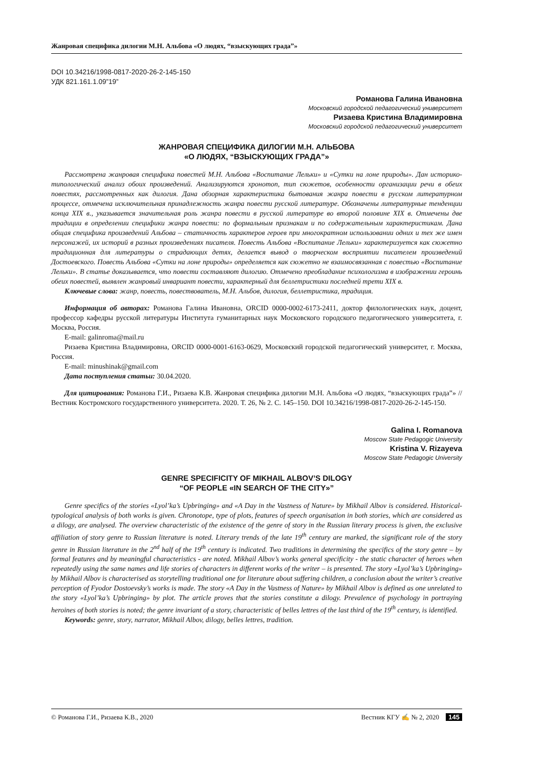Жанровая специфика дилогии М.Н. Альбова «О людях, “взыскующих града”»
DOI 10.34216/1998-0817-2020-26-2-145-150
УДК 821.161.1.09”19”
Романова Галина Ивановна
Московский городской педагогический университет
Ризаева Кристина Владимировна
Московский городской педагогический университет
ЖАНРОВАЯ СПЕЦИФИКА ДИЛОГИИ М.Н. АЛЬБОВА
«О ЛЮДЯХ, “ВЗЫСКУЮЩИХ ГРАДА”»
Рассмотрена жанровая специфика повестей М.Н. Альбова «Воспитание Лельки» и «Сутки на лоне природы». Дан историко-типологический анализ обоих произведений. Анализируются хронотоп, тип сюжетов, особенности организации речи в обеих повестях, рассмотренных как дилогия. Дана обзорная характеристика бытования жанра повести в русском литературном процессе, отмечена исключительная принадлежность жанра повести русской литературе. Обозначены литературные тенденции конца XIX в., указывается значительная роль жанра повести в русской литературе во второй половине XIX в. Отмечены две традиции в определении специфики жанра повести: по формальным признакам и по содержательным характеристикам. Дана общая специфика произведений Альбова – статичность характеров героев при многократном использовании одних и тех же имен персонажей, их историй в разных произведениях писателя. Повесть Альбова «Воспитание Лельки» характеризуется как сюжетно традиционная для литературы о страдающих детях, делается вывод о творческом восприятии писателем произведений Достоевского. Повесть Альбова «Сутки на лоне природы» определяется как сюжетно не взаимосвязанная с повестью «Воспитание Лельки». В статье доказывается, что повести составляют дилогию. Отмечено преобладание психологизма в изображении героинь обеих повестей, выявлен жанровый инвариант повести, характерный для беллетристики последней трети XIX в.
Ключевые слова: жанр, повесть, повествователь, М.Н. Альбов, дилогия, беллетристика, традиция.
Информация об авторах: Романова Галина Ивановна, ORCID 0000-0002-6173-2411, доктор филологических наук, доцент, профессор кафедры русской литературы Института гуманитарных наук Московского городского педагогического университета, г. Москва, Россия.
E-mail: galinroma@mail.ru
Ризаева Кристина Владимировна, ORCID 0000-0001-6163-0629, Московский городской педагогический университет, г. Москва, Россия.
E-mail: minushinak@gmail.com
Дата поступления статьи: 30.04.2020.
Для цитирования: Романова Г.И., Ризаева К.В. Жанровая специфика дилогии М.Н. Альбова «О людях, “взыскующих града”» // Вестник Костромского государственного университета. 2020. Т. 26, № 2. С. 145–150. DOI 10.34216/1998-0817-2020-26-2-145-150.
Galina I. Romanova
Moscow State Pedagogic University
Kristina V. Rizayeva
Moscow State Pedagogic University
GENRE SPECIFICITY OF MIKHAIL ALBOV’S DILOGY
“OF PEOPLE «IN SEARCH OF THE CITY»”
Genre specifics of the stories «Lyol’ka’s Upbringing» and «A Day in the Vastness of Nature» by Mikhail Albov is considered. Historical-typological analysis of both works is given. Chronotope, type of plots, features of speech organisation in both stories, which are considered as a dilogy, are analysed. The overview characteristic of the existence of the genre of story in the Russian literary process is given, the exclusive affiliation of story genre to Russian literature is noted. Literary trends of the late 19<sup>th</sup> century are marked, the significant role of the story genre in Russian literature in the 2<sup>nd</sup> half of the 19<sup>th</sup> century is indicated. Two traditions in determining the specifics of the story genre – by formal features and by meaningful characteristics - are noted. Mikhail Albov’s works general specificity - the static character of heroes when repeatedly using the same names and life stories of characters in different works of the writer – is presented. The story «Lyol’ka’s Upbringing» by Mikhail Albov is characterised as storytelling traditional one for literature about suffering children, a conclusion about the writer’s creative perception of Fyodor Dostoevsky’s works is made. The story «A Day in the Vastness of Nature» by Mikhail Albov is defined as one unrelated to the story «Lyol’ka’s Upbringing» by plot. The article proves that the stories constitute a dilogy. Prevalence of psychology in portraying heroines of both stories is noted; the genre invariant of a story, characteristic of belles lettres of the last third of the 19<sup>th</sup> century, is identified.
Keywords: genre, story, narrator, Mikhail Albov, dilogy, belles lettres, tradition.
© Романова Г.И., Ризаева К.В., 2020 Вестник КГУ ✍ № 2, 2020 145